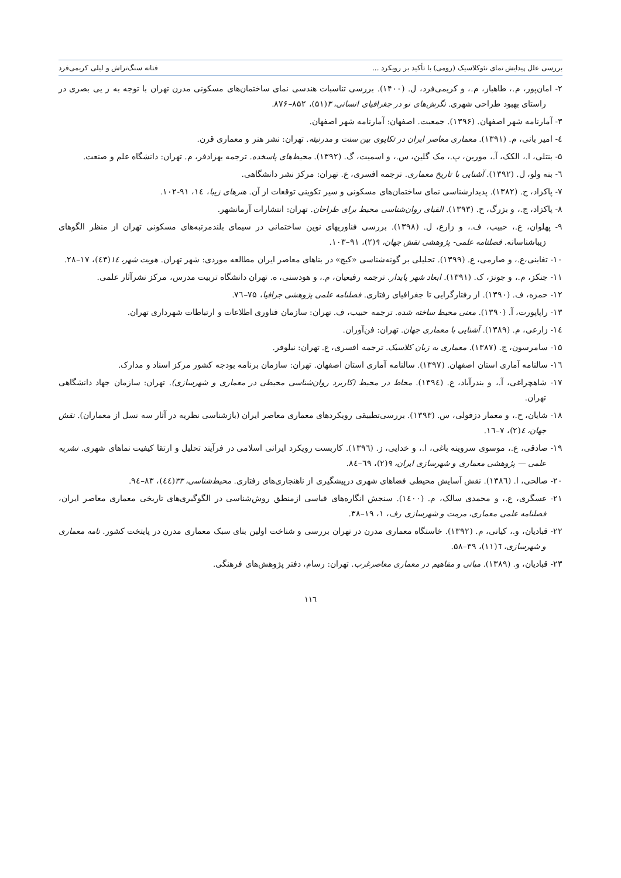بررسی علل پیدایش نمای نئوکلاسیک (رومی) با تأکید بر رویکرد ... فتانه سنگ‌تراش و لیلی کریمی‌فرد
۲- امان‌پور، م.، طاهباز، م.، و کریمی‌فرد، ل. (۱۴۰۰). بررسی تناسبات هندسی نمای ساختمان‌های مسکونی مدرن تهران با توجه به ز یی بصری در راستای بهبود طراحی شهری. نگرش‌های نو در جغرافیای انسانی، ۳(۵۱)، ۸۵۲–۸۷۶.
۳- آمارنامه شهر اصفهان. (۱۳۹۶). جمعیت. اصفهان: آمارنامه شهر اصفهان.
٤- امیر بانی، م. (۱۳۹۱). معماری معاصر ایران در تکاپوی بین سنت و مدرنیته. تهران: نشر هنر و معماری قرن.
۵- بنتلی، ا.، الکک، آ.، مورین، پ.، مک گلین، س.، و اسمیت، گ. (۱۳۹۲). محیط‌های پاسخده. ترجمه بهزادفر، م. تهران: دانشگاه علم و صنعت.
٦- بنه ولو، ل. (۱۳۹۲). آشنایی با تاریخ معماری. ترجمه افسری، ع. تهران: مرکز نشر دانشگاهی.
۷- پاکزاد، ج. (۱۳۸۲). پدیدارشناسی نمای ساختمان‌های مسکونی و سیر تکوینی توقعات از آن. هنرهای زیبا، ١٤، ۹۱-۱۰۲.
۸- پاکزاد، ج.، و بزرگ، ح. (۱۳۹۳). الفبای روان‌شناسی محیط برای طراحان. تهران: انتشارات آرمانشهر.
۹- پهلوان، ع.، حبیب، ف.، و زارع، ل. (۱۳۹۸). بررسی فناوریهای نوین ساختمانی در سیمای بلندمرتبه‌های مسکونی تهران از منظر الگوهای زیباشناسانه. فصلنامه علمی- پژوهشی نقش جهان، ۹(۲)، ۹۱–۱۰۳.
۱۰- تغابنی،ع.، و صارمی، ع. (۱۳۹۹). تحلیلی بر گونه‌شناسی «کیچ» در بناهای معاصر ایران مطالعه موردی: شهر تهران. هویت شهر، ١٤(٤۳)، ۱۷–۲۸.
۱۱- جنکز، م.، و جونز، ک. (۱۳۹۱). ابعاد شهر پایدار. ترجمه رفیعیان، م.، و هودسنی، ه. تهران دانشگاه تربیت مدرس، مرکز نشرآثار علمی.
۱۲- حمزه، ف. (۱۳۹۰). از رفتارگرایی تا جغرافیای رفتاری. فصلنامه علمی پژوهشی جرافیا، ۷۵–۷٦.
۱۳- راپاپورت، آ. (۱۳۹۰). معنی محیط ساخته شده. ترجمه حبیب، ف. تهران: سازمان فناوری اطلاعات و ارتباطات شهرداری تهران.
١٤- زارعی، م. (۱۳۸۹). آشنایی با معماری جهان. تهران: فن‌آوران.
۱۵- سامرسون، ج. (۱۳۸۷). معماری به زبان کلاسیک. ترجمه افسری، ع. تهران: نیلوفر.
۱٦- سالنامه آماری استان اصفهان. (۱۳۹۷). سالنامه آماری استان اصفهان. تهران: سازمان برنامه بودجه کشور مرکز اسناد و مدارک.
۱۷- شاهچراغی، آ.، و بندرآباد، ع. (۱۳۹٤). محاط در محیط (کاربرد روان‌شناسی محیطی در معماری و شهرسازی). تهران: سازمان جهاد دانشگاهی تهران.
۱۸- شایان، ح.، و معمار دزفولی، س. (۱۳۹۳). بررسی‌تطبیقی رویکردهای معماری معاصر ایران (بازشناسی نظریه در آثار سه نسل از معماران). نقش جهان، ٤(۲)، ۷–۱٦.
۱۹- صادقی، ع.، موسوی سروینه باغی، ا.، و خدایی، ز. (۱۳۹٦). کاربست رویکرد ایرانی اسلامی در فرآیند تحلیل و ارتقا کیفیت نماهای شهری. نشریه علمی — پژوهشی معماری و شهرسازی ایران، ۹(۲)، ٦۹–۸٤.
۲۰- صالحی، ا. (۱۳۸٦). نقش آسایش محیطی فضاهای شهری درپیشگیری از ناهنجاری‌های رفتاری. محیط‌شناسی، ۳۳(٤٤)، ۸۳–۹٤.
۲۱- عسگری، ع.، و محمدی سالک، م. (۱٤۰۰). سنجش انگاره‌های قیاسی ازمنطق روش‌شناسی در الگوگیری‌های تاریخی معماری معاصر ایران، فصلنامه علمی معماری، مرمت و شهرسازی رف، ۱، ۱۹–۳۸.
۲۲- قبادیان، و.، کیانی، م. (۱۳۹۲). خاستگاه معماری مدرن در تهران بررسی و شناخت اولین بنای سبک معماری مدرن در پایتخت کشور. نامه معماری و شهرسازی، ٦(۱۱)، ۳۹–۵۸.
۲۳- قبادیان، و. (۱۳۸۹). مبانی و مفاهیم در معماری معاصرغرب. تهران: رسام، دفتر پژوهش‌های فرهنگی.
۱۱٦